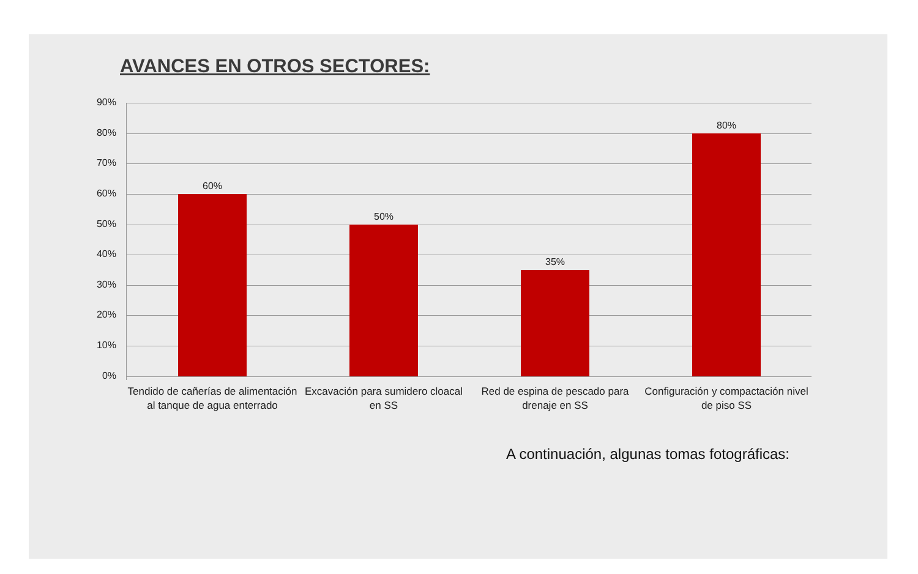AVANCES EN OTROS SECTORES:
90%
80%
70%
60%
50%
40%
30%
20%
10%
0%
60%
50%
35%
80%
Tendido de cañerías de alimentación al tanque de agua enterrado
Excavación para sumidero cloacal en SS
Red de espina de pescado para drenaje en SS
Configuración y compactación nivel de piso SS
A continuación, algunas tomas fotográficas: